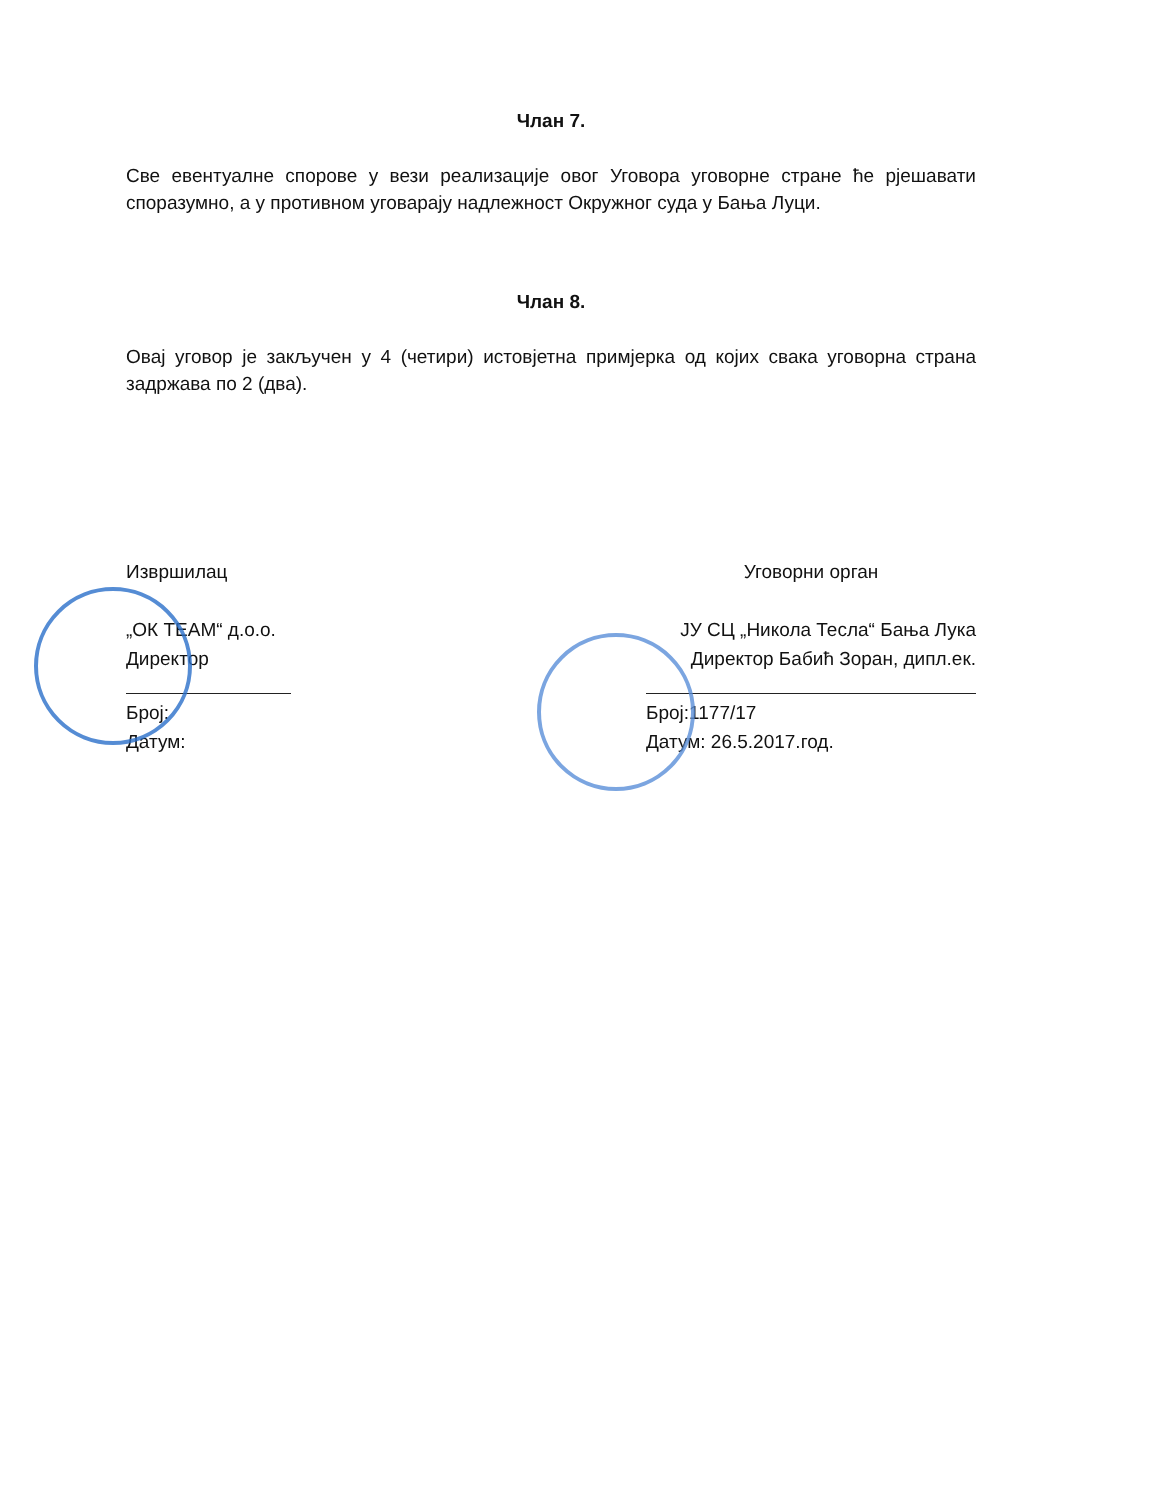Члан 7.
Све евентуалне спорове у вези реализације овог Уговора уговорне стране ће рјешавати споразумно, а у противном уговарају надлежност Окружног суда у Бања Луци.
Члан 8.
Овај уговор је закључен у 4 (четири) истовјетна примјерка од којих свака уговорна страна задржава по 2 (два).
Извршилац
„ОК ТЕАМ“ д.о.о.
Директор
Број:
Датум:
Уговорни орган
ЈУ СЦ „Никола Тесла“ Бања Лука
Директор Бабић Зоран, дипл.ек.
Број:1177/17
Датум: 26.5.2017.год.